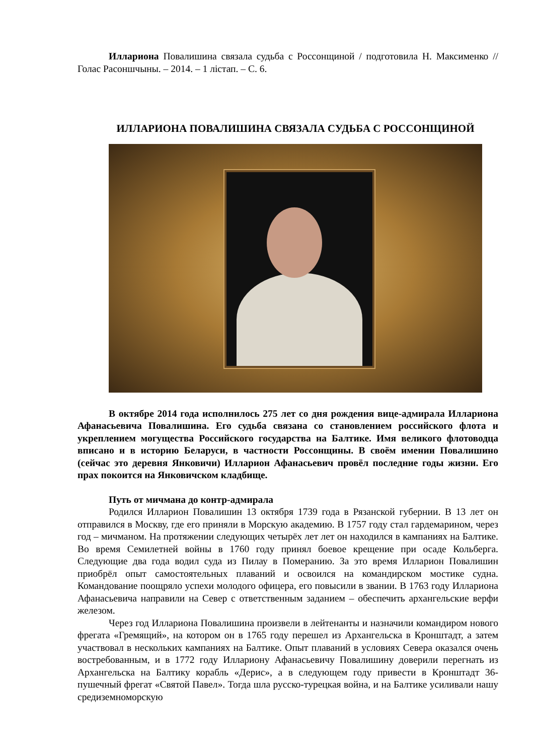Иллариона Повалишина связала судьба с Россонщиной / подготовила Н. Максименко // Голас Расоншчыны. – 2014. – 1 лістап. – С. 6.
ИЛЛАРИОНА ПОВАЛИШИНА СВЯЗАЛА СУДЬБА С РОССОНЩИНОЙ
В октябре 2014 года исполнилось 275 лет со дня рождения вице-адмирала Иллариона Афанасьевича Повалишина. Его судьба связана со становлением российского флота и укреплением могущества Российского государства на Балтике. Имя великого флотоводца вписано и в историю Беларуси, в частности Россонщины. В своём имении Повалишино (сейчас это деревня Янковичи) Илларион Афанасьевич провёл последние годы жизни. Его прах покоится на Янковичском кладбище.
Путь от мичмана до контр-адмирала
Родился Илларион Повалишин 13 октября 1739 года в Рязанской губернии. В 13 лет он отправился в Москву, где его приняли в Морскую академию. В 1757 году стал гардемарином, через год – мичманом. На протяжении следующих четырёх лет лет он находился в кампаниях на Балтике. Во время Семилетней войны в 1760 году принял боевое крещение при осаде Кольберга. Следующие два года водил суда из Пилау в Померанию. За это время Илларион Повалишин приобрёл опыт самостоятельных плаваний и освоился на командирском мостике судна. Командование поощряло успехи молодого офицера, его повысили в звании. В 1763 году Иллариона Афанасьевича направили на Север с ответственным заданием – обеспечить архангельские верфи железом.
Через год Иллариона Повалишина произвели в лейтенанты и назначили командиром нового фрегата «Гремящий», на котором он в 1765 году перешел из Архангельска в Кронштадт, а затем участвовал в нескольких кампаниях на Балтике. Опыт плаваний в условиях Севера оказался очень востребованным, и в 1772 году Иллариону Афанасьевичу Повалишину доверили перегнать из Архангельска на Балтику корабль «Дерис», а в следующем году привести в Кронштадт 36-пушечный фрегат «Святой Павел». Тогда шла русско-турецкая война, и на Балтике усиливали нашу средиземноморскую